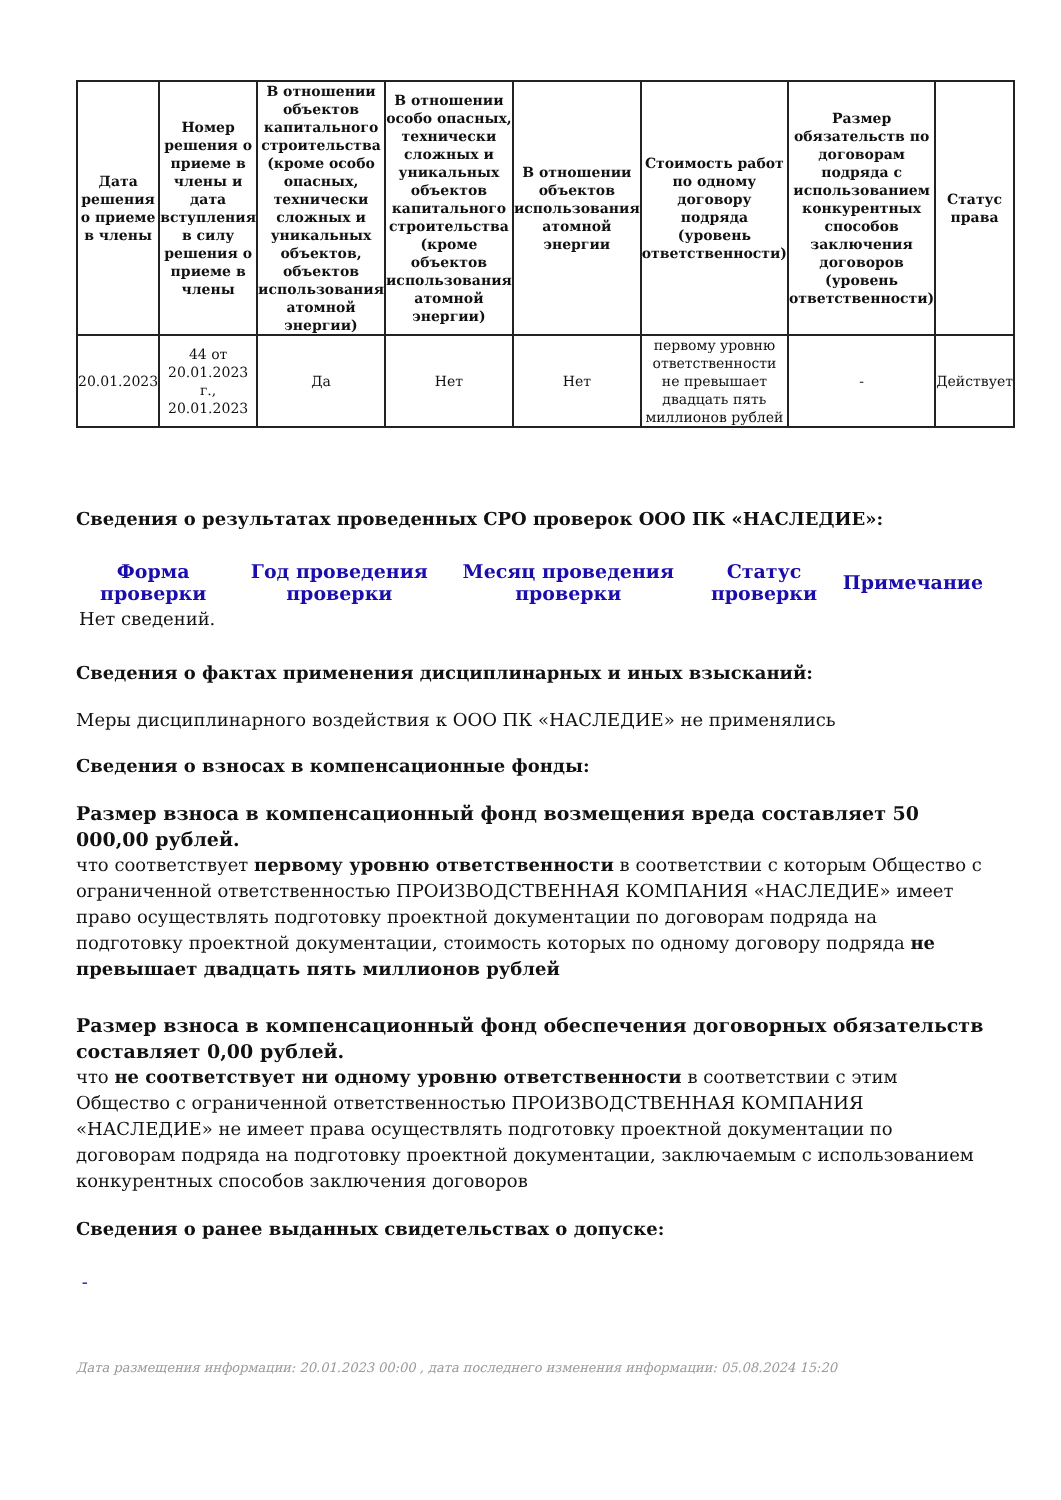| Дата решения о приеме в члены | Номер решения о приеме в члены и дата вступления в силу решения о приеме в члены | В отношении объектов капитального строительства (кроме особо опасных, технически сложных и уникальных объектов, объектов использования атомной энергии) | В отношении особо опасных, технически сложных и уникальных объектов капитального строительства (кроме объектов использования атомной энергии) | В отношении объектов использования атомной энергии | Стоимость работ по одному договору подряда (уровень ответственности) | Размер обязательств по договорам подряда с использованием конкурентных способов заключения договоров (уровень ответственности) | Статус права |
| --- | --- | --- | --- | --- | --- | --- | --- |
| 20.01.2023 | 44 от 20.01.2023 г., 20.01.2023 | Да | Нет | Нет | первому уровню ответственности не превышает двадцать пять миллионов рублей | - | Действует |
Сведения о результатах проведенных СРО проверок ООО ПК «НАСЛЕДИЕ»:
| Форма проверки | Год проведения проверки | Месяц проведения проверки | Статус проверки | Примечание |
| --- | --- | --- | --- | --- |
| Нет сведений. | | | | |
Сведения о фактах применения дисциплинарных и иных взысканий:
Меры дисциплинарного воздействия к ООО ПК «НАСЛЕДИЕ» не применялись
Сведения о взносах в компенсационные фонды:
Размер взноса в компенсационный фонд возмещения вреда составляет 50 000,00 рублей.
что соответствует первому уровню ответственности в соответствии с которым Общество с ограниченной ответственностью ПРОИЗВОДСТВЕННАЯ КОМПАНИЯ «НАСЛЕДИЕ» имеет право осуществлять подготовку проектной документации по договорам подряда на подготовку проектной документации, стоимость которых по одному договору подряда не превышает двадцать пять миллионов рублей
Размер взноса в компенсационный фонд обеспечения договорных обязательств составляет 0,00 рублей.
что не соответствует ни одному уровню ответственности в соответствии с этим Общество с ограниченной ответственностью ПРОИЗВОДСТВЕННАЯ КОМПАНИЯ «НАСЛЕДИЕ» не имеет права осуществлять подготовку проектной документации по договорам подряда на подготовку проектной документации, заключаемым с использованием конкурентных способов заключения договоров
Сведения о ранее выданных свидетельствах о допуске:
-
Дата размещения информации: 20.01.2023 00:00 , дата последнего изменения информации: 05.08.2024 15:20